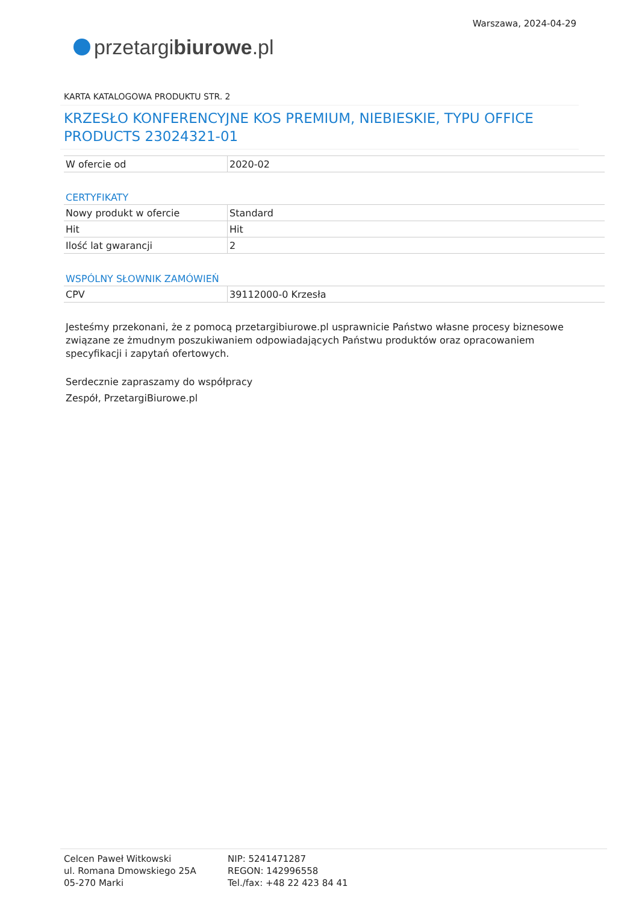przetargi biurowe.pl
Warszawa, 2024-04-29
KARTA KATALOGOWA PRODUKTU STR. 2
KRZESŁO KONFERENCYJNE KOS PREMIUM, NIEBIESKIE, TYPU OFFICE PRODUCTS 23024321-01
| W ofercie od | 2020-02 |
CERTYFIKATY
| Nowy produkt w ofercie | Standard |
| Hit | Hit |
| Ilość lat gwarancji | 2 |
WSPÓLNY SŁOWNIK ZAMÓWIEŃ
| CPV | 39112000-0 Krzesła |
Jesteśmy przekonani, że z pomocą przetargibiurowe.pl usprawnicie Państwo własne procesy biznesowe związane ze żmudnym poszukiwaniem odpowiadających Państwu produktów oraz opracowaniem specyfikacji i zapytań ofertowych.
Serdecznie zapraszamy do współpracy
Zespół, PrzetargiBiurowe.pl
Celcen Paweł Witkowski
ul. Romana Dmowskiego 25A
05-270 Marki
NIP: 5241471287
REGON: 142996558
Tel./fax: +48 22 423 84 41